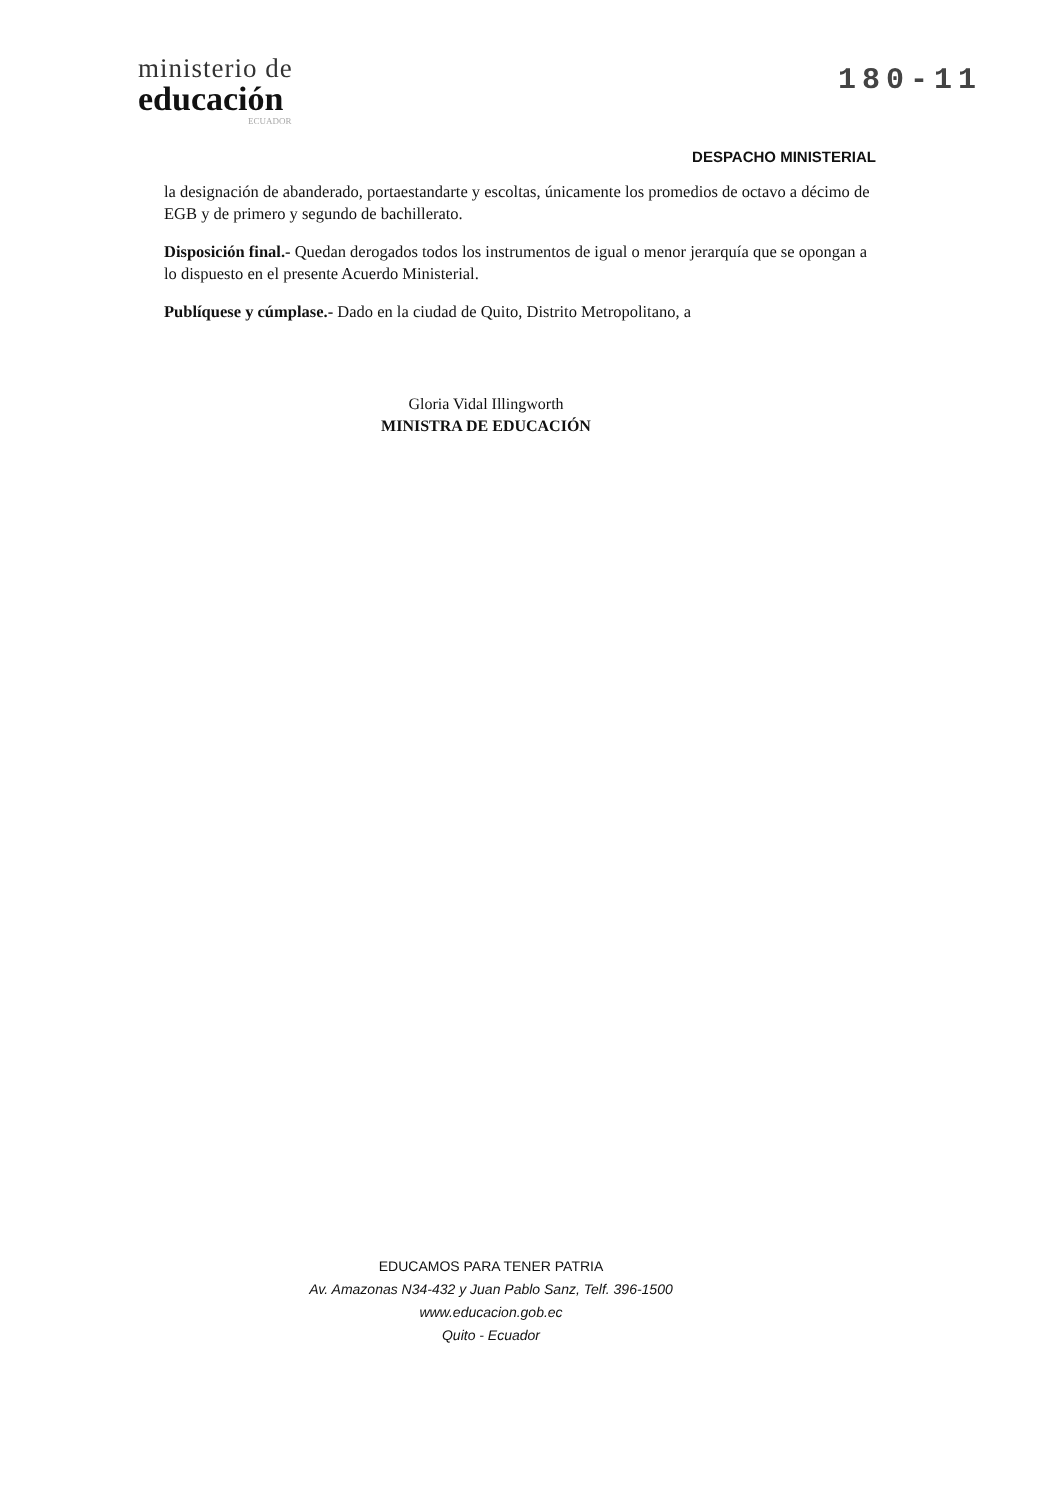ministerio de
educación
ECUADOR
180-11
DESPACHO MINISTERIAL
la designación de abanderado, portaestandarte y escoltas, únicamente los promedios de octavo a décimo de EGB y de primero y segundo de bachillerato.
Disposición final.- Quedan derogados todos los instrumentos de igual o menor jerarquía que se opongan a lo dispuesto en el presente Acuerdo Ministerial.
Publíquese y cúmplase.- Dado en la ciudad de Quito, Distrito Metropolitano, a
Gloria Vidal Illingworth
MINISTRA DE EDUCACIÓN
EDUCAMOS PARA TENER PATRIA
Av. Amazonas N34-432 y Juan Pablo Sanz, Telf. 396-1500
www.educacion.gob.ec
Quito - Ecuador